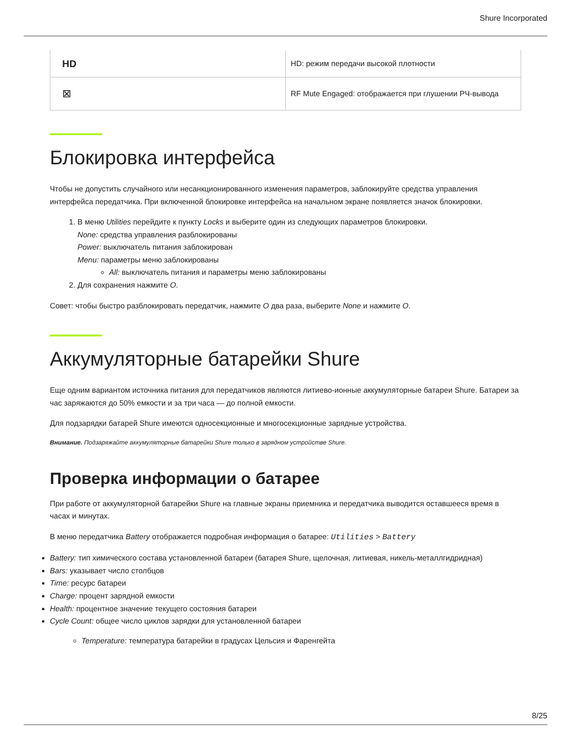Shure Incorporated
| HD | HD: режим передачи высокой плотности |
| ⊠ | RF Mute Engaged: отображается при глушении РЧ-вывода |
Блокировка интерфейса
Чтобы не допустить случайного или несанкционированного изменения параметров, заблокируйте средства управления интерфейса передатчика. При включенной блокировке интерфейса на начальном экране появляется значок блокировки.
1. В меню Utilities перейдите к пункту Locks и выберите один из следующих параметров блокировки.
None: средства управления разблокированы
Power: выключатель питания заблокирован
Menu: параметры меню заблокированы
All: выключатель питания и параметры меню заблокированы
2. Для сохранения нажмите O.
Совет: чтобы быстро разблокировать передатчик, нажмите O два раза, выберите None и нажмите O.
Аккумуляторные батарейки Shure
Еще одним вариантом источника питания для передатчиков являются литиево-ионные аккумуляторные батареи Shure. Батареи за час заряжаются до 50% емкости и за три часа — до полной емкости.
Для подзарядки батарей Shure имеются односекционные и многосекционные зарядные устройства.
Внимание. Подзаряжайте аккумуляторные батарейки Shure только в зарядном устройстве Shure.
Проверка информации о батарее
При работе от аккумуляторной батарейки Shure на главные экраны приемника и передатчика выводится оставшееся время в часах и минутах.
В меню передатчика Battery отображается подробная информация о батарее: Utilities > Battery
Battery: тип химического состава установленной батареи (батарея Shure, щелочная, литиевая, никель-металлгидридная)
Bars: указывает число столбцов
Time: ресурс батареи
Charge: процент зарядной емкости
Health: процентное значение текущего состояния батареи
Cycle Count: общее число циклов зарядки для установленной батареи
Temperature: температура батарейки в градусах Цельсия и Фаренгейта
8/25